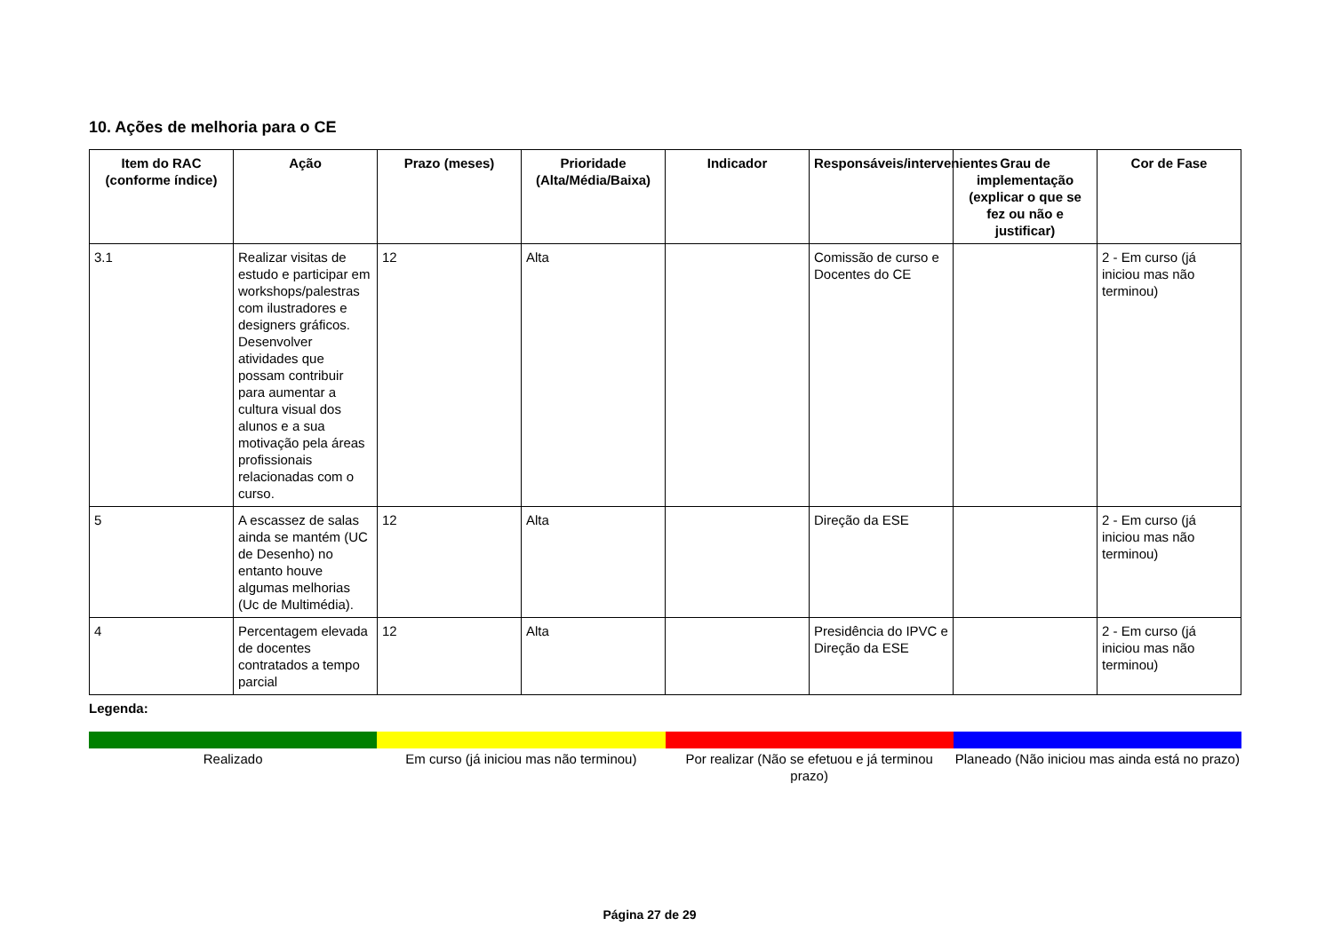10. Ações de melhoria para o CE
| Item do RAC (conforme índice) | Ação | Prazo (meses) | Prioridade (Alta/Média/Baixa) | Indicador | Responsáveis/intervenientes | Grau de implementação (explicar o que se fez ou não e justificar) | Cor de Fase |
| --- | --- | --- | --- | --- | --- | --- | --- |
| 3.1 | Realizar visitas de estudo e participar em workshops/palestras com ilustradores e designers gráficos. Desenvolver atividades que possam contribuir para aumentar a cultura visual dos alunos e a sua motivação pela áreas profissionais relacionadas com o curso. | 12 | Alta | | Comissão de curso e Docentes do CE | | 2 - Em curso (já iniciou mas não terminou) |
| 5 | A escassez de salas ainda se mantém (UC de Desenho) no entanto houve algumas melhorias (Uc de Multimédia). | 12 | Alta | | Direção da ESE | | 2 - Em curso (já iniciou mas não terminou) |
| 4 | Percentagem elevada de docentes contratados a tempo parcial | 12 | Alta | | Presidência do IPVC e Direção da ESE | | 2 - Em curso (já iniciou mas não terminou) |
Legenda:
Realizado Em curso (já iniciou mas não terminou)
Por realizar (Não se efetuou e já terminou prazo)
Planeado (Não iniciou mas ainda está no prazo)
Página 27 de 29